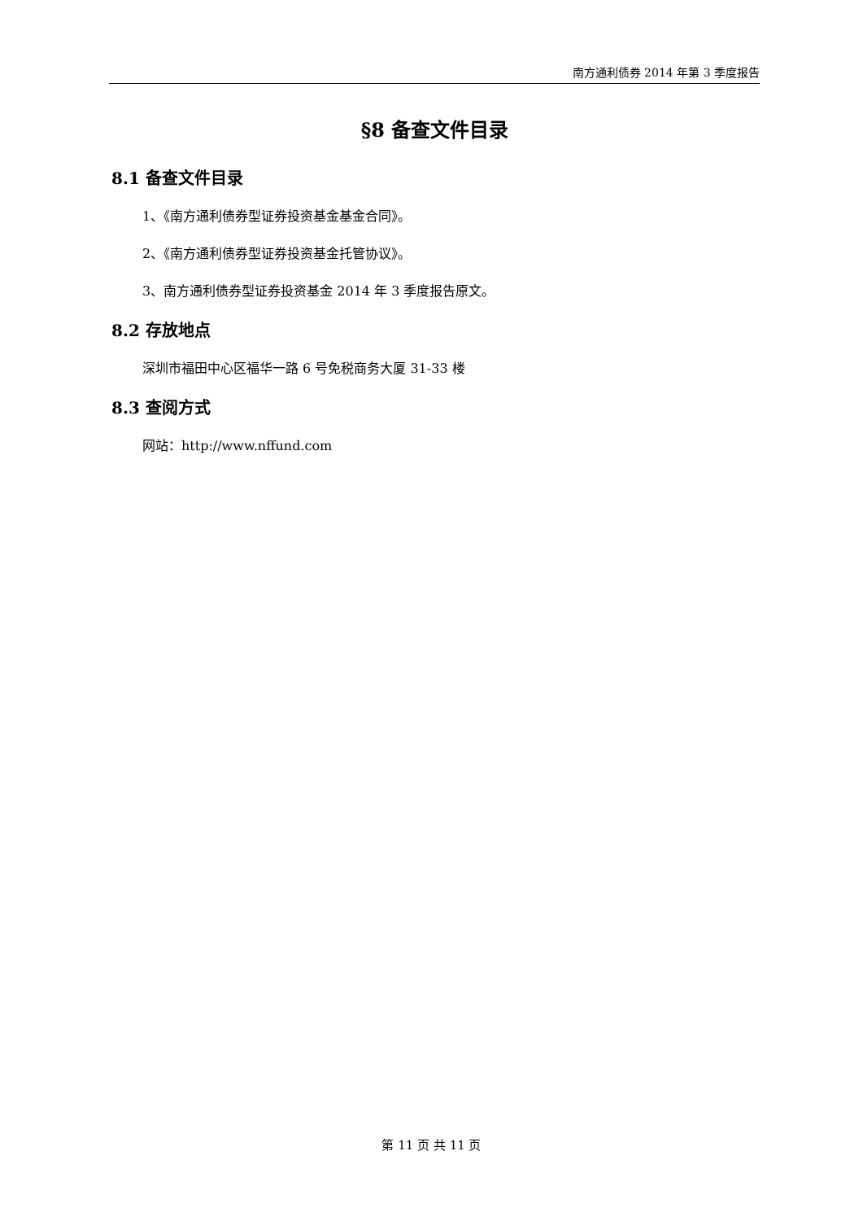南方通利债券 2014 年第 3 季度报告
§8 备查文件目录
8.1 备查文件目录
1、《南方通利债券型证券投资基金基金合同》。
2、《南方通利债券型证券投资基金托管协议》。
3、南方通利债券型证券投资基金 2014 年 3 季度报告原文。
8.2 存放地点
深圳市福田中心区福华一路 6 号免税商务大厦 31-33 楼
8.3 查阅方式
网站：http://www.nffund.com
第 11 页 共 11 页